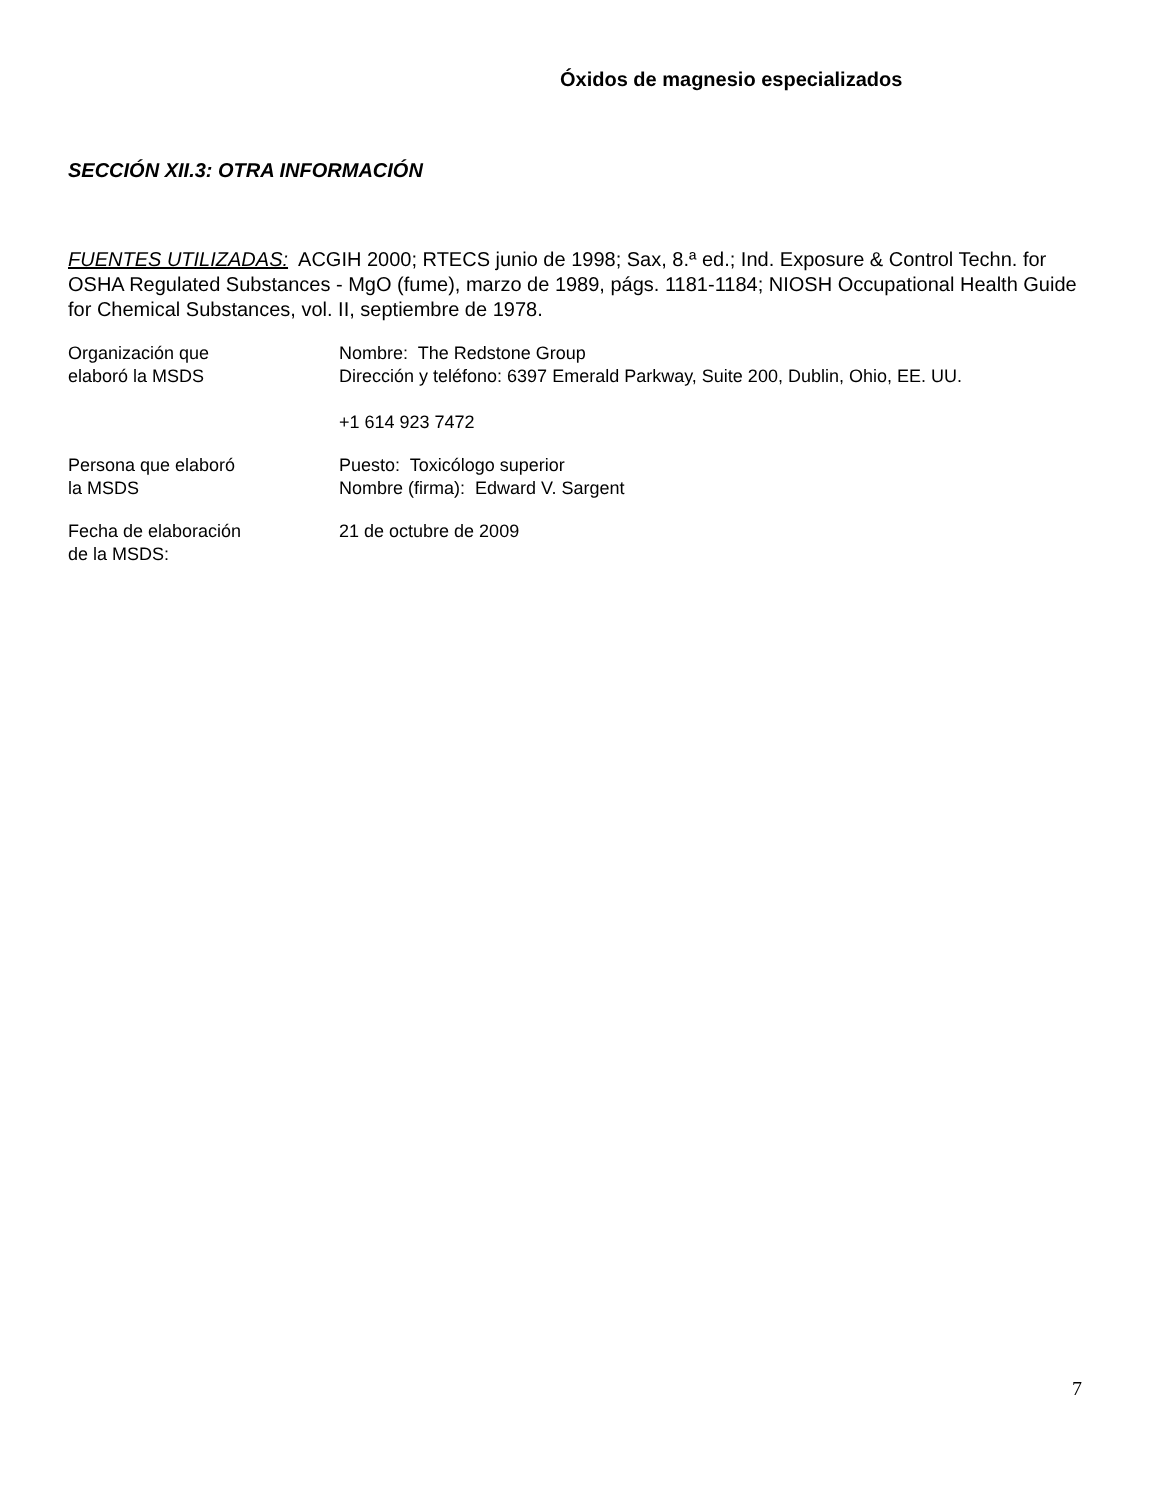Óxidos de magnesio especializados
SECCIÓN XII.3: OTRA INFORMACIÓN
FUENTES UTILIZADAS: ACGIH 2000; RTECS junio de 1998; Sax, 8.ª ed.; Ind. Exposure & Control Techn. for OSHA Regulated Substances - MgO (fume), marzo de 1989, págs. 1181-1184; NIOSH Occupational Health Guide for Chemical Substances, vol. II, septiembre de 1978.
Organización que
elaboró la MSDS
Nombre: The Redstone Group
Dirección y teléfono: 6397 Emerald Parkway, Suite 200, Dublin, Ohio, EE. UU.
+1 614 923 7472
Persona que elaboró
la MSDS
Puesto: Toxicólogo superior
Nombre (firma): Edward V. Sargent
Fecha de elaboración
de la MSDS:
21 de octubre de 2009
7